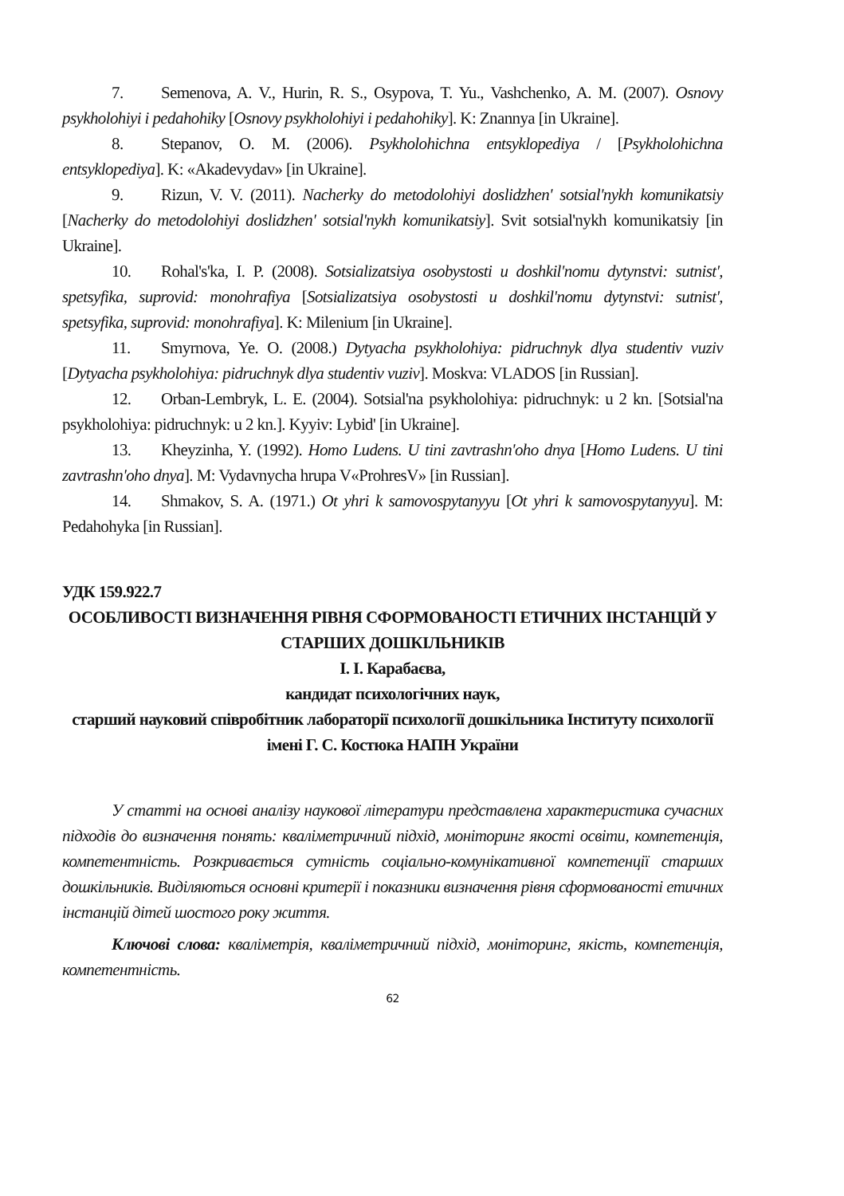7. Semenova, A. V., Hurin, R. S., Osypova, T. Yu., Vashchenko, A. M. (2007). Osnovy psykholohiyi i pedahohiky [Osnovy psykholohiyi i pedahohiky]. K: Znannya [in Ukraine].
8. Stepanov, O. M. (2006). Psykholohichna entsyklopediya / [Psykholohichna entsyklopediya]. K: «Akadevydav» [in Ukraine].
9. Rizun, V. V. (2011). Nacherky do metodolohiyi doslidzhen' sotsial'nykh komunikatsiy [Nacherky do metodolohiyi doslidzhen' sotsial'nykh komunikatsiy]. Svit sotsial'nykh komunikatsiy [in Ukraine].
10. Rohal's'ka, I. P. (2008). Sotsializatsiya osobystosti u doshkil'nomu dytynstvi: sutnist', spetsyfika, suprovid: monohrafiya [Sotsializatsiya osobystosti u doshkil'nomu dytynstvi: sutnist', spetsyfika, suprovid: monohrafiya]. K: Milenium [in Ukraine].
11. Smyrnova, Ye. O. (2008.) Dytyacha psykholohiya: pidruchnyk dlya studentiv vuziv [Dytyacha psykholohiya: pidruchnyk dlya studentiv vuziv]. Moskva: VLADOS [in Russian].
12. Orban-Lembryk, L. E. (2004). Sotsial'na psykholohiya: pidruchnyk: u 2 kn. [Sotsial'na psykholohiya: pidruchnyk: u 2 kn.]. Kyyiv: Lybid' [in Ukraine].
13. Kheyzinha, Y. (1992). Homo Ludens. U tini zavtrashn'oho dnya [Homo Ludens. U tini zavtrashn'oho dnya]. M: Vydavnycha hrupa V«ProhresV» [in Russian].
14. Shmakov, S. A. (1971.) Ot yhri k samovospytanyyu [Ot yhri k samovospytanyyu]. M: Pedahohyka [in Russian].
УДК 159.922.7
ОСОБЛИВОСТІ ВИЗНАЧЕННЯ РІВНЯ СФОРМОВАНОСТІ ЕТИЧНИХ ІНСТАНЦІЙ У СТАРШИХ ДОШКІЛЬНИКІВ
І. І. Карабаєва,
кандидат психологічних наук,
старший науковий співробітник лабораторії психології дошкільника Інституту психології імені Г. С. Костюка НАПН України
У статті на основі аналізу наукової літератури представлена характеристика сучасних підходів до визначення понять: кваліметричний підхід, моніторинг якості освіти, компетенція, компетентність. Розкривається сутність соціально-комунікативної компетенції старших дошкільників. Виділяються основні критерії і показники визначення рівня сформованості етичних інстанцій дітей шостого року життя.
Ключові слова: кваліметрія, кваліметричний підхід, моніторинг, якість, компетенція, компетентність.
62